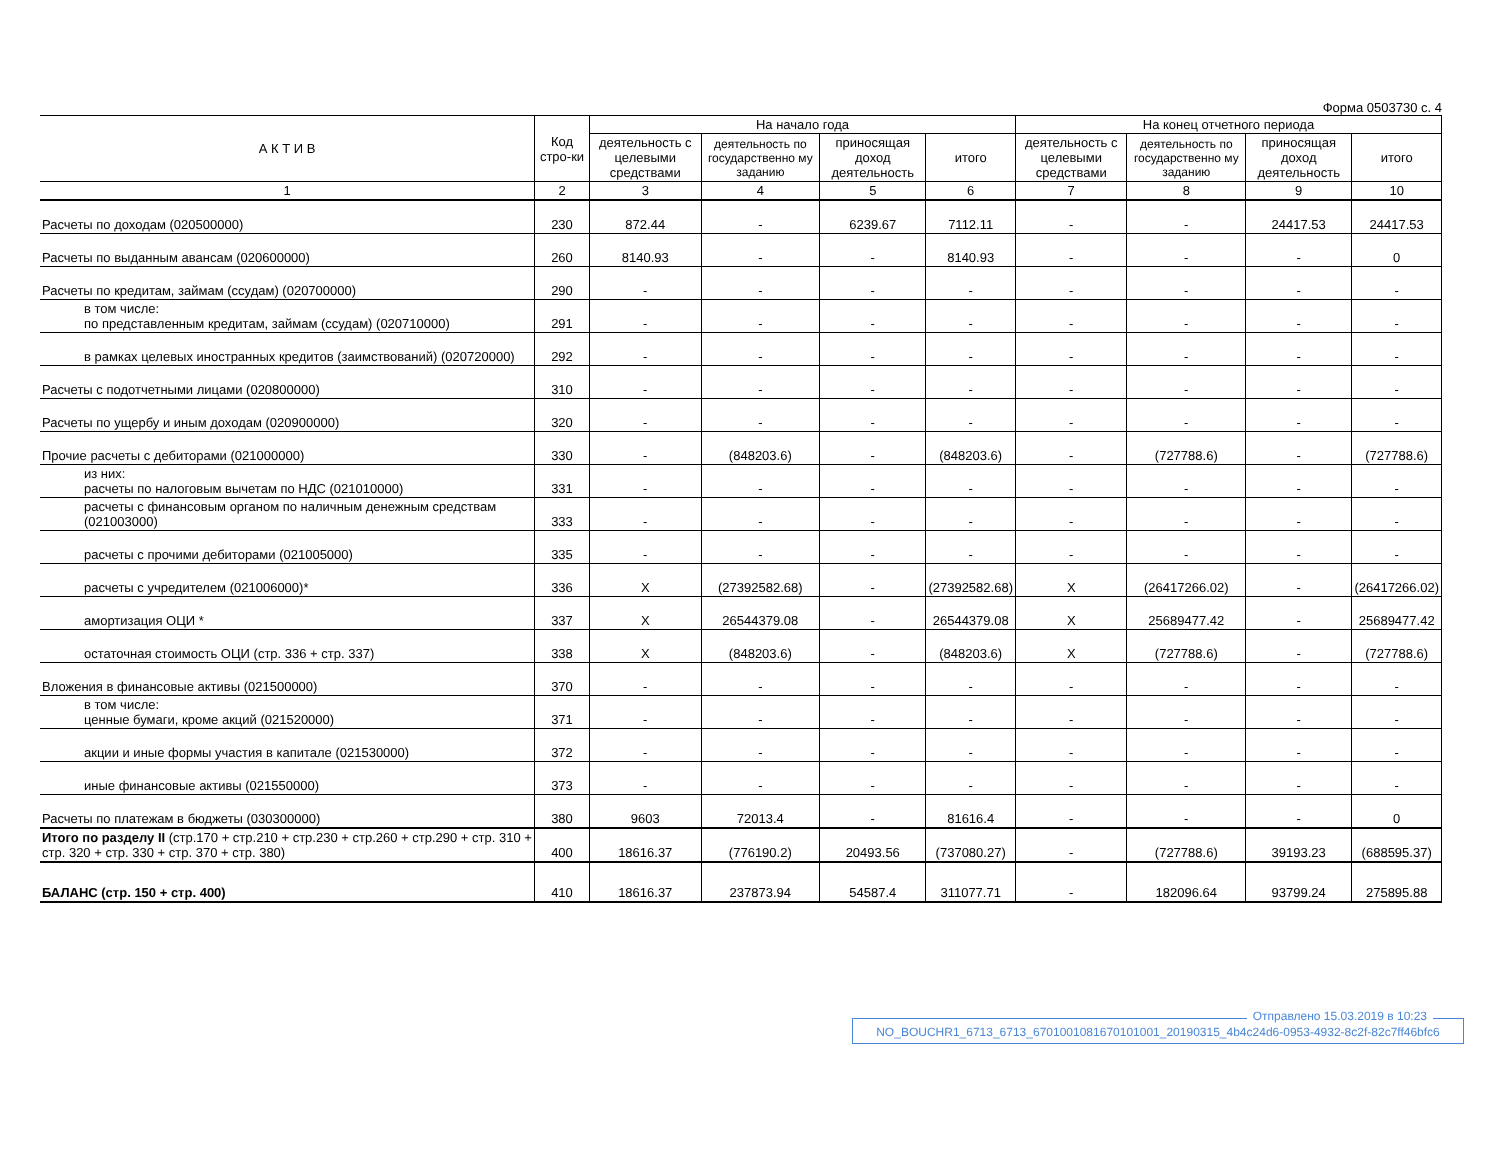Форма 0503730 с. 4
| А К Т И В | Код стро-ки | На начало года | | | | На конец отчетного периода | | | |
| --- | --- | --- | --- | --- | --- | --- | --- | --- | --- |
| | | деятельность с целевыми средствами | деятельность по государственно му заданию | приносящая доход деятельность | итого | деятельность с целевыми средствами | деятельность по государственно му заданию | приносящая доход деятельность | итого |
| 1 | 2 | 3 | 4 | 5 | 6 | 7 | 8 | 9 | 10 |
| Расчеты по доходам (020500000) | 230 | 872.44 | - | 6239.67 | 7112.11 | - | - | 24417.53 | 24417.53 |
| Расчеты по выданным авансам (020600000) | 260 | 8140.93 | - | - | 8140.93 | - | - | - | 0 |
| Расчеты по кредитам, займам (ссудам) (020700000) | 290 | - | - | - | - | - | - | - | - |
| в том числе: по представленным кредитам, займам (ссудам) (020710000) | 291 | - | - | - | - | - | - | - | - |
| в рамках целевых иностранных кредитов (заимствований) (020720000) | 292 | - | - | - | - | - | - | - | - |
| Расчеты с подотчетными лицами (020800000) | 310 | - | - | - | - | - | - | - | - |
| Расчеты по ущербу и иным доходам (020900000) | 320 | - | - | - | - | - | - | - | - |
| Прочие расчеты с дебиторами (021000000) | 330 | - | (848203.6) | - | (848203.6) | - | (727788.6) | - | (727788.6) |
| из них: расчеты по налоговым вычетам по НДС (021010000) | 331 | - | - | - | - | - | - | - | - |
| расчеты с финансовым органом по наличным денежным средствам (021003000) | 333 | - | - | - | - | - | - | - | - |
| расчеты с прочими дебиторами (021005000) | 335 | - | - | - | - | - | - | - | - |
| расчеты с учредителем (021006000)* | 336 | X | (27392582.68) | - | (27392582.68) | X | (26417266.02) | - | (26417266.02) |
| амортизация ОЦИ * | 337 | X | 26544379.08 | - | 26544379.08 | X | 25689477.42 | - | 25689477.42 |
| остаточная стоимость ОЦИ (стр. 336 + стр. 337) | 338 | X | (848203.6) | - | (848203.6) | X | (727788.6) | - | (727788.6) |
| Вложения в финансовые активы (021500000) | 370 | - | - | - | - | - | - | - | - |
| в том числе: ценные бумаги, кроме акций (021520000) | 371 | - | - | - | - | - | - | - | - |
| акции и иные формы участия в капитале (021530000) | 372 | - | - | - | - | - | - | - | - |
| иные финансовые активы (021550000) | 373 | - | - | - | - | - | - | - | - |
| Расчеты по платежам в бюджеты (030300000) | 380 | 9603 | 72013.4 | - | 81616.4 | - | - | - | 0 |
| Итого по разделу II (стр.170 + стр.210 + стр.230 + стр.260 + стр.290 + стр. 310 + стр. 320 + стр. 330 + стр. 370 + стр. 380) | 400 | 18616.37 | (776190.2) | 20493.56 | (737080.27) | - | (727788.6) | 39193.23 | (688595.37) |
| БАЛАНС (стр. 150 + стр. 400) | 410 | 18616.37 | 237873.94 | 54587.4 | 311077.71 | - | 182096.64 | 93799.24 | 275895.88 |
Отправлено 15.03.2019 в 10:23
NO_BOUCHR1_6713_6713_6701001081670101001_20190315_4b4c24d6-0953-4932-8c2f-82c7ff46bfc6